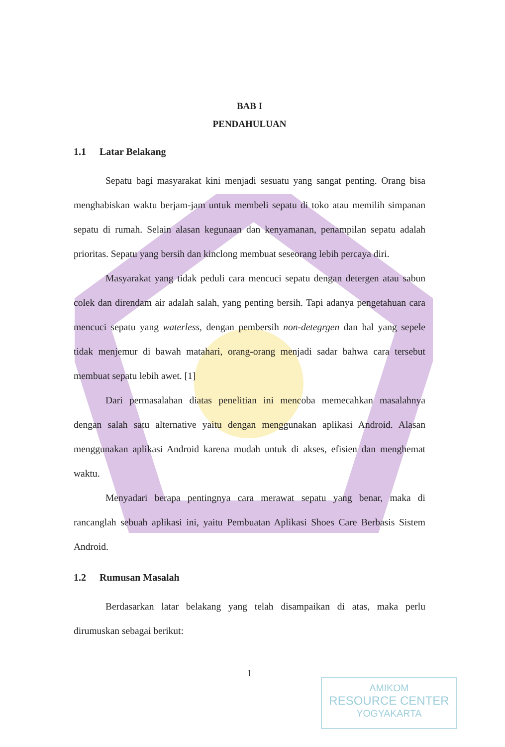BAB I
PENDAHULUAN
1.1 Latar Belakang
Sepatu bagi masyarakat kini menjadi sesuatu yang sangat penting. Orang bisa menghabiskan waktu berjam-jam untuk membeli sepatu di toko atau memilih simpanan sepatu di rumah. Selain alasan kegunaan dan kenyamanan, penampilan sepatu adalah prioritas. Sepatu yang bersih dan kinclong membuat seseorang lebih percaya diri.
Masyarakat yang tidak peduli cara mencuci sepatu dengan detergen atau sabun colek dan direndam air adalah salah, yang penting bersih. Tapi adanya pengetahuan cara mencuci sepatu yang waterless, dengan pembersih non-detegrgen dan hal yang sepele tidak menjemur di bawah matahari, orang-orang menjadi sadar bahwa cara tersebut membuat sepatu lebih awet. [1]
Dari permasalahan diatas penelitian ini mencoba memecahkan masalahnya dengan salah satu alternative yaitu dengan menggunakan aplikasi Android. Alasan menggunakan aplikasi Android karena mudah untuk di akses, efisien dan menghemat waktu.
Menyadari berapa pentingnya cara merawat sepatu yang benar, maka di rancanglah sebuah aplikasi ini, yaitu Pembuatan Aplikasi Shoes Care Berbasis Sistem Android.
1.2 Rumusan Masalah
Berdasarkan latar belakang yang telah disampaikan di atas, maka perlu dirumuskan sebagai berikut:
1
AMIKOM
RESOURCE CENTER
YOGYAKARTA